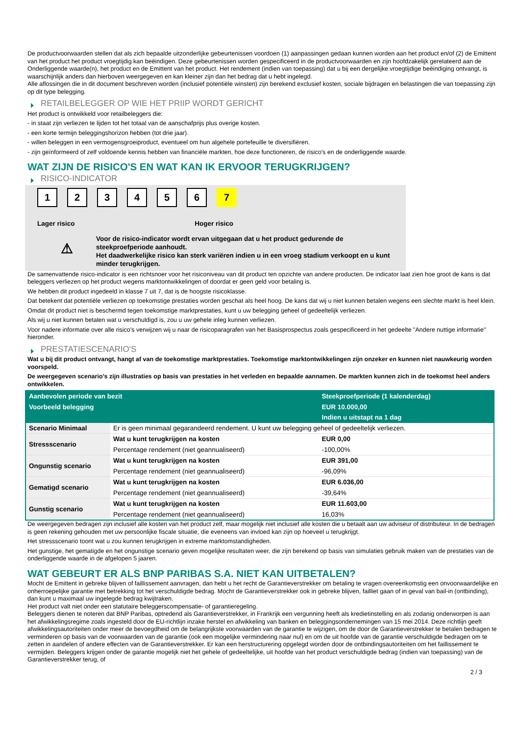De productvoorwaarden stellen dat als zich bepaalde uitzonderlijke gebeurtenissen voordoen (1) aanpassingen gedaan kunnen worden aan het product en/of (2) de Emittent van het product het product vroegtijdig kan beëindigen. Deze gebeurtenissen worden gespecificeerd in de productvoorwaarden en zijn hoofdzakelijk gerelateerd aan de Onderliggende waarde(n), het product en de Emittent van het product. Het rendement (indien van toepassing) dat u bij een dergelijke vroegtijdige beëindiging ontvangt, is waarschijnlijk anders dan hierboven weergegeven en kan kleiner zijn dan het bedrag dat u hebt ingelegd.
Alle aflossingen die in dit document beschreven worden (inclusief potentiële winsten) zijn berekend exclusief kosten, sociale bijdragen en belastingen die van toepassing zijn op dit type belegging.
RETAILBELEGGER OP WIE HET PRIIP WORDT GERICHT
Het product is ontwikkeld voor retailbeleggers die:
- in staat zijn verliezen te lijden tot het totaal van de aanschafprijs plus overige kosten.
- een korte termijn beleggingshorizon hebben (tot drie jaar).
- willen beleggen in een vermogensgroeiproduct, eventueel om hun algehele portefeuille te diversifiëren.
- zijn geïnformeerd of zelf voldoende kennis hebben van financiële markten, hoe deze functioneren, de risico's en de onderliggende waarde.
WAT ZIJN DE RISICO'S EN WAT KAN IK ERVOOR TERUGKRIJGEN?
RISICO-INDICATOR
1 2 3 4 5 6 7
Lager risico Hoger risico
⚠
Voor de risico-indicator wordt ervan uitgegaan dat u het product gedurende de steekproefperiode aanhoudt.
Het daadwerkelijke risico kan sterk variëren indien u in een vroeg stadium verkoopt en u kunt minder terugkrijgen.
De samenvattende risico-indicator is een richtsnoer voor het risiconiveau van dit product ten opzichte van andere producten. De indicator laat zien hoe groot de kans is dat beleggers verliezen op het product wegens marktontwikkelingen of doordat er geen geld voor betaling is.
We hebben dit product ingedeeld in klasse 7 uit 7, dat is de hoogste risicoklasse.
Dat betekent dat potentiële verliezen op toekomstige prestaties worden geschat als heel hoog. De kans dat wij u niet kunnen betalen wegens een slechte markt is heel klein.
Omdat dit product niet is beschermd tegen toekomstige marktprestaties, kunt u uw belegging geheel of gedeeltelijk verliezen.
Als wij u niet kunnen betalen wat u verschuldigd is, zou u uw gehele inleg kunnen verliezen.
Voor nadere informatie over alle risico's verwijzen wij u naar de risicoparagrafen van het Basisprospectus zoals gespecificeerd in het gedeelte "Andere nuttige informatie" hieronder.
PRESTATIESCENARIO'S
Wat u bij dit product ontvangt, hangt af van de toekomstige marktprestaties. Toekomstige marktontwikkelingen zijn onzeker en kunnen niet nauwkeurig worden voorspeld.
De weergegeven scenario’s zijn illustraties op basis van prestaties in het verleden en bepaalde aannamen. De markten kunnen zich in de toekomst heel anders ontwikkelen.
| Aanbevolen periode van bezit | | Steekproefperiode (1 kalenderdag) |
| --- | --- | --- |
| Voorbeeld belegging | | EUR 10.000,00 |
| | | Indien u uitstapt na 1 dag |
| Scenario Minimaal | Er is geen minimaal gegarandeerd rendement. U kunt uw belegging geheel of gedeeltelijk verliezen. | |
| Stressscenario | Wat u kunt terugkrijgen na kosten | EUR 0,00 |
| | Percentage rendement (niet geannualiseerd) | -100,00% |
| Ongunstig scenario | Wat u kunt terugkrijgen na kosten | EUR 391,00 |
| | Percentage rendement (niet geannualiseerd) | -96,09% |
| Gematigd scenario | Wat u kunt terugkrijgen na kosten | EUR 6.036,00 |
| | Percentage rendement (niet geannualiseerd) | -39,64% |
| Gunstig scenario | Wat u kunt terugkrijgen na kosten | EUR 11.603,00 |
| | Percentage rendement (niet geannualiseerd) | 16,03% |
De weergegeven bedragen zijn inclusief alle kosten van het product zelf, maar mogelijk niet inclusief alle kosten die u betaalt aan uw adviseur of distributeur. In de bedragen is geen rekening gehouden met uw persoonlijke fiscale situatie, die eveneens van invloed kan zijn op hoeveel u terugkrijgt.
Het stressscenario toont wat u zou kunnen terugkrijgen in extreme marktomstandigheden.
Het gunstige, het gematigde en het ongunstige scenario geven mogelijke resultaten weer, die zijn berekend op basis van simulaties gebruik maken van de prestaties van de onderliggende waarde in de afgelopen 5 jaaren.
WAT GEBEURT ER ALS BNP PARIBAS S.A. NIET KAN UITBETALEN?
Mocht de Emittent in gebreke blijven of faillissement aanvragen, dan hebt u het recht de Garantieverstrekker om betaling te vragen overeenkomstig een onvoorwaardelijke en onherroepelijke garantie met betrekking tot het verschuldigde bedrag. Mocht de Garantieverstrekker ook in gebreke blijven, failliet gaan of in geval van bail-in (ontbinding), dan kunt u maximaal uw ingelegde bedrag kwijtraken.
Het product valt niet onder een statutaire beleggerscompensatie- of garantieregeling.
Beleggers dienen te noteren dat BNP Paribas, optredend als Garantieverstrekker, in Frankrijk een vergunning heeft als kredietinstelling en als zodanig onderworpen is aan het afwikkelingsregime zoals ingesteld door de EU-richtlijn inzake herstel en afwikkeling van banken en beleggingsondernemingen van 15 mei 2014. Deze richtlijn geeft afwikkelingsautoriteiten onder meer de bevoegdheid om de belangrijkste voorwaarden van de garantie te wijzigen, om de door de Garantieverstrekker te betalen bedragen te verminderen op basis van de voorwaarden van de garantie (ook een mogelijke vermindering naar nul) en om de uit hoofde van de garantie verschuldigde bedragen om te zetten in aandelen of andere effecten van de Garantieverstrekker. Er kan een herstructurering opgelegd worden door de ontbindingsautoriteiten om het faillissement te vermijden. Beleggers krijgen onder de garantie mogelijk niet het gehele of gedeeltelijke, uit hoofde van het product verschuldigde bedrag (indien van toepassing) van de Garantieverstrekker terug, of
2 / 3